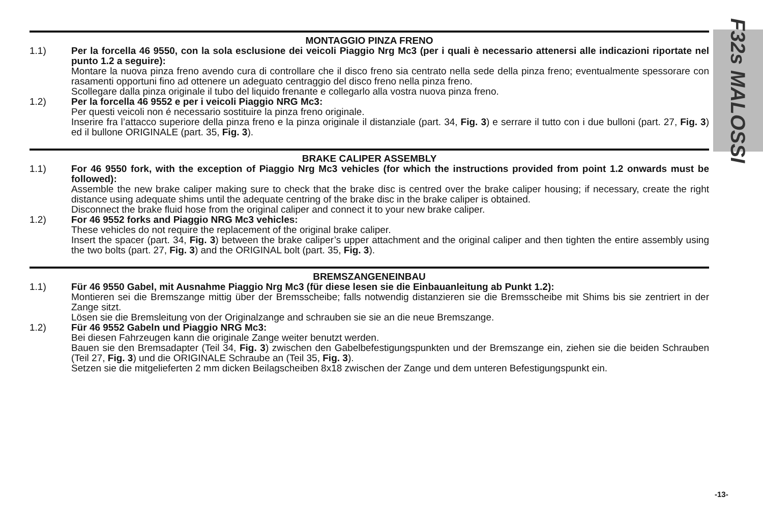F32s MALOSSI
MONTAGGIO PINZA FRENO
1.1) Per la forcella 46 9550, con la sola esclusione dei veicoli Piaggio Nrg Mc3 (per i quali è necessario attenersi alle indicazioni riportate nel punto 1.2 a seguire):
Montare la nuova pinza freno avendo cura di controllare che il disco freno sia centrato nella sede della pinza freno; eventualmente spessorare con rasamenti opportuni fino ad ottenere un adeguato centraggio del disco freno nella pinza freno.
Scollegare dalla pinza originale il tubo del liquido frenante e collegarlo alla vostra nuova pinza freno.
1.2) Per la forcella 46 9552 e per i veicoli Piaggio NRG Mc3:
Per questi veicoli non é necessario sostituire la pinza freno originale.
Inserire fra l’attacco superiore della pinza freno e la pinza originale il distanziale (part. 34, Fig. 3) e serrare il tutto con i due bulloni (part. 27, Fig. 3) ed il bullone ORIGINALE (part. 35, Fig. 3).
BRAKE CALIPER ASSEMBLY
1.1) For 46 9550 fork, with the exception of Piaggio Nrg Mc3 vehicles (for which the instructions provided from point 1.2 onwards must be followed):
Assemble the new brake caliper making sure to check that the brake disc is centred over the brake caliper housing; if necessary, create the right distance using adequate shims until the adequate centring of the brake disc in the brake caliper is obtained.
Disconnect the brake fluid hose from the original caliper and connect it to your new brake caliper.
1.2) For 46 9552 forks and Piaggio NRG Mc3 vehicles:
These vehicles do not require the replacement of the original brake caliper.
Insert the spacer (part. 34, Fig. 3) between the brake caliper’s upper attachment and the original caliper and then tighten the entire assembly using the two bolts (part. 27, Fig. 3) and the ORIGINAL bolt (part. 35, Fig. 3).
BREMSZANGENEINBAU
1.1) Für 46 9550 Gabel, mit Ausnahme Piaggio Nrg Mc3 (für diese lesen sie die Einbauanleitung ab Punkt 1.2):
Montieren sei die Bremszange mittig über der Bremsscheibe; falls notwendig distanzieren sie die Bremsscheibe mit Shims bis sie zentriert in der Zange sitzt.
Lösen sie die Bremsleitung von der Originalzange and schrauben sie sie an die neue Bremszange.
1.2) Für 46 9552 Gabeln und Piaggio NRG Mc3:
Bei diesen Fahrzeugen kann die originale Zange weiter benutzt werden.
Bauen sie den Bremsadapter (Teil 34, Fig. 3) zwischen den Gabelbefestigungspunkten und der Bremszange ein, ziehen sie die beiden Schrauben (Teil 27, Fig. 3) und die ORIGINALE Schraube an (Teil 35, Fig. 3).
Setzen sie die mitgelieferten 2 mm dicken Beilagscheiben 8x18 zwischen der Zange und dem unteren Befestigungspunkt ein.
-13-